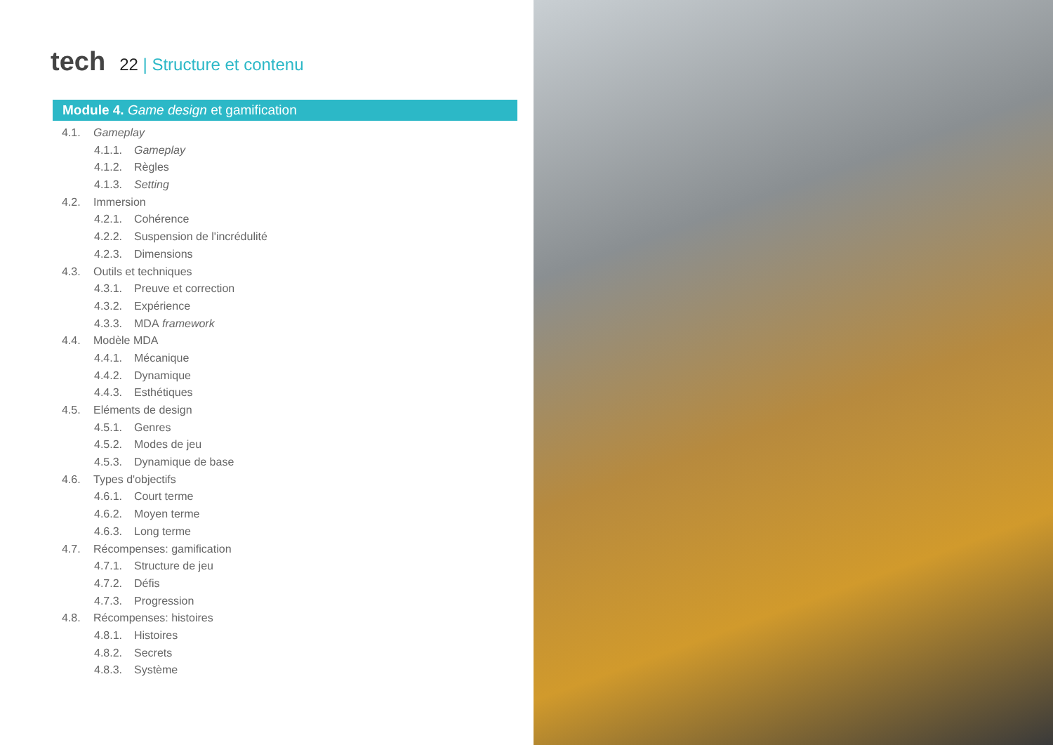tech
22 | Structure et contenu
Module 4. Game design et gamification
4.1. Gameplay
4.1.1. Gameplay
4.1.2. Règles
4.1.3. Setting
4.2. Immersion
4.2.1. Cohérence
4.2.2. Suspension de l'incrédulité
4.2.3. Dimensions
4.3. Outils et techniques
4.3.1. Preuve et correction
4.3.2. Expérience
4.3.3. MDA framework
4.4. Modèle MDA
4.4.1. Mécanique
4.4.2. Dynamique
4.4.3. Esthétiques
4.5. Eléments de design
4.5.1. Genres
4.5.2. Modes de jeu
4.5.3. Dynamique de base
4.6. Types d'objectifs
4.6.1. Court terme
4.6.2. Moyen terme
4.6.3. Long terme
4.7. Récompenses: gamification
4.7.1. Structure de jeu
4.7.2. Défis
4.7.3. Progression
4.8. Récompenses: histoires
4.8.1. Histoires
4.8.2. Secrets
4.8.3. Système